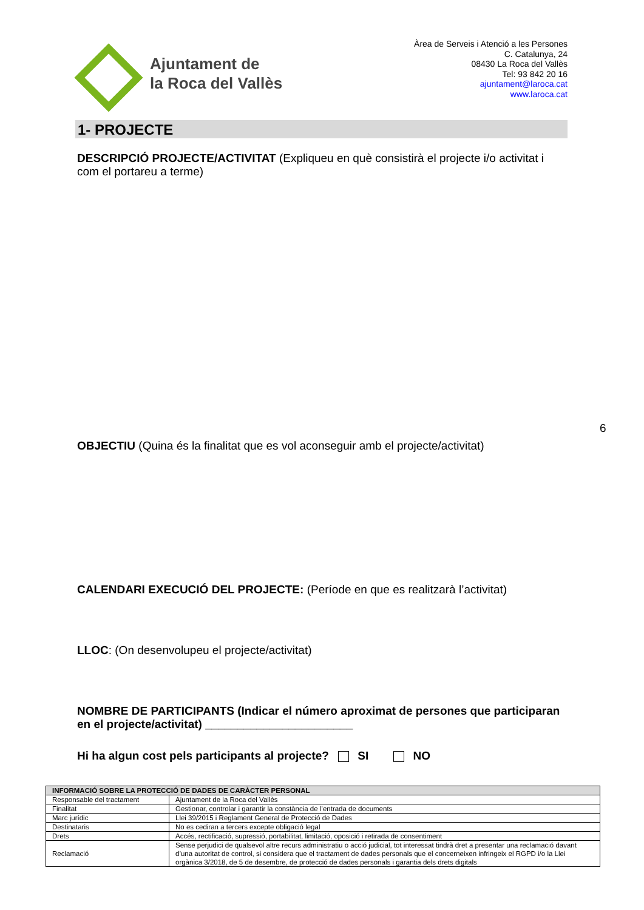Ajuntament de
la Roca del Vallès
Àrea de Serveis i Atenció a les Persones
C. Catalunya, 24
08430 La Roca del Vallès
Tel: 93 842 20 16
ajuntament@laroca.cat
www.laroca.cat
1- PROJECTE
DESCRIPCIÓ PROJECTE/ACTIVITAT (Expliqueu en què consistirà el projecte i/o activitat i com el portareu a terme)
6
OBJECTIU (Quina és la finalitat que es vol aconseguir amb el projecte/activitat)
CALENDARI EXECUCIÓ DEL PROJECTE: (Període en que es realitzarà l’activitat)
LLOC: (On desenvolupeu el projecte/activitat)
NOMBRE DE PARTICIPANTS (Indicar el número aproximat de persones que participaran en el projecte/activitat) _______________________
Hi ha algun cost pels participants al projecte? SI NO
| INFORMACIÓ SOBRE LA PROTECCIÓ DE DADES DE CARÀCTER PERSONAL | |
| --- | --- |
| Responsable del tractament | Ajuntament de la Roca del Vallès |
| Finalitat | Gestionar, controlar i garantir la constància de l’entrada de documents |
| Marc jurídic | Llei 39/2015 i Reglament General de Protecció de Dades |
| Destinataris | No es cediran a tercers excepte obligació legal |
| Drets | Accés, rectificació, supressió, portabilitat, limitació, oposició i retirada de consentiment |
| Reclamació | Sense perjudici de qualsevol altre recurs administratiu o acció judicial, tot interessat tindrà dret a presentar una reclamació davant d’una autoritat de control, si considera que el tractament de dades personals que el concerneixen infringeix el RGPD i/o la Llei orgànica 3/2018, de 5 de desembre, de protecció de dades personals i garantia dels drets digitals |